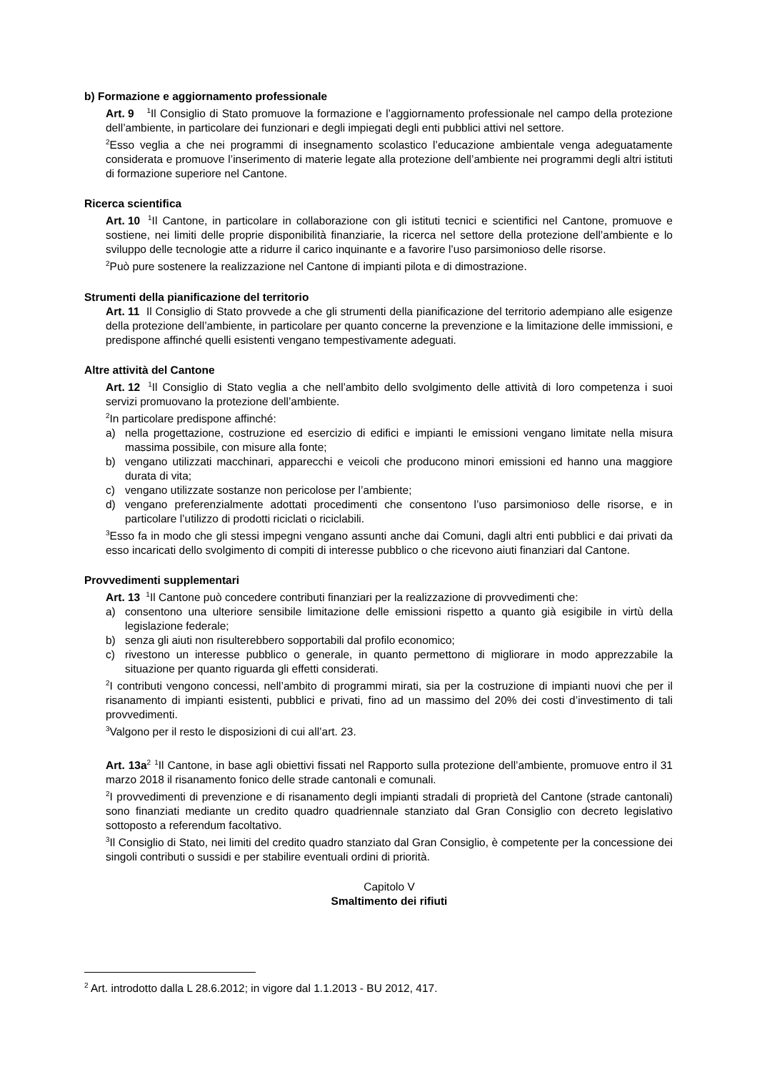b) Formazione e aggiornamento professionale
Art. 9 <sup>1</sup>Il Consiglio di Stato promuove la formazione e l’aggiornamento professionale nel campo della protezione dell’ambiente, in particolare dei funzionari e degli impiegati degli enti pubblici attivi nel settore.
<sup>2</sup> Esso veglia a che nei programmi di insegnamento scolastico l’educazione ambientale venga adeguatamente considerata e promuove l’inserimento di materie legate alla protezione dell’ambiente nei programmi degli altri istituti di formazione superiore nel Cantone.
Ricerca scientifica
Art. 10 <sup>1</sup>Il Cantone, in particolare in collaborazione con gli istituti tecnici e scientifici nel Cantone, promuove e sostiene, nei limiti delle proprie disponibilità finanziarie, la ricerca nel settore della protezione dell’ambiente e lo sviluppo delle tecnologie atte a ridurre il carico inquinante e a favorire l’uso parsimonioso delle risorse.
<sup>2</sup> Può pure sostenere la realizzazione nel Cantone di impianti pilota e di dimostrazione.
Strumenti della pianificazione del territorio
Art. 11 Il Consiglio di Stato provvede a che gli strumenti della pianificazione del territorio adempiano alle esigenze della protezione dell’ambiente, in particolare per quanto concerne la prevenzione e la limitazione delle immissioni, e predispone affinché quelli esistenti vengano tempestivamente adeguati.
Altre attività del Cantone
Art. 12 <sup>1</sup>Il Consiglio di Stato veglia a che nell’ambito dello svolgimento delle attività di loro competenza i suoi servizi promuovano la protezione dell’ambiente.
<sup>2</sup> In particolare predispone affinché:
a) nella progettazione, costruzione ed esercizio di edifici e impianti le emissioni vengano limitate nella misura massima possibile, con misure alla fonte;
b) vengano utilizzati macchinari, apparecchi e veicoli che producono minori emissioni ed hanno una maggiore durata di vita;
c) vengano utilizzate sostanze non pericolose per l’ambiente;
d) vengano preferenzialmente adottati procedimenti che consentono l’uso parsimonioso delle risorse, e in particolare l’utilizzo di prodotti riciclati o riciclabili.
<sup>3</sup> Esso fa in modo che gli stessi impegni vengano assunti anche dai Comuni, dagli altri enti pubblici e dai privati da esso incaricati dello svolgimento di compiti di interesse pubblico o che ricevono aiuti finanziari dal Cantone.
Provvedimenti supplementari
Art. 13 <sup>1</sup>Il Cantone può concedere contributi finanziari per la realizzazione di provvedimenti che:
a) consentono una ulteriore sensibile limitazione delle emissioni rispetto a quanto già esigibile in virtù della legislazione federale;
b) senza gli aiuti non risulterebbero sopportabili dal profilo economico;
c) rivestono un interesse pubblico o generale, in quanto permettono di migliorare in modo apprezzabile la situazione per quanto riguarda gli effetti considerati.
<sup>2</sup> I contributi vengono concessi, nell’ambito di programmi mirati, sia per la costruzione di impianti nuovi che per il risanamento di impianti esistenti, pubblici e privati, fino ad un massimo del 20% dei costi d’investimento di tali provvedimenti.
<sup>3</sup> Valgono per il resto le disposizioni di cui all’art. 23.
Art. 13a<sup>2</sup> <sup>1</sup>Il Cantone, in base agli obiettivi fissati nel Rapporto sulla protezione dell’ambiente, promuove entro il 31 marzo 2018 il risanamento fonico delle strade cantonali e comunali.
<sup>2</sup> I provvedimenti di prevenzione e di risanamento degli impianti stradali di proprietà del Cantone (strade cantonali) sono finanziati mediante un credito quadro quadriennale stanziato dal Gran Consiglio con decreto legislativo sottoposto a referendum facoltativo.
<sup>3</sup> Il Consiglio di Stato, nei limiti del credito quadro stanziato dal Gran Consiglio, è competente per la concessione dei singoli contributi o sussidi e per stabilire eventuali ordini di priorità.
Capitolo V
Smaltimento dei rifiuti
<sup>2</sup> Art. introdotto dalla L 28.6.2012; in vigore dal 1.1.2013 - BU 2012, 417.